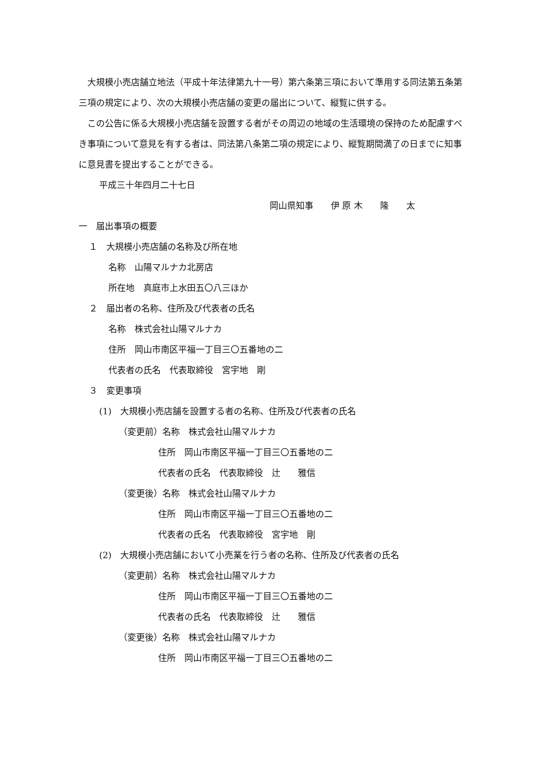大規模小売店舗立地法（平成十年法律第九十一号）第六条第三項において準用する同法第五条第三項の規定により、次の大規模小売店舗の変更の届出について、縦覧に供する。
　この公告に係る大規模小売店舗を設置する者がその周辺の地域の生活環境の保持のため配慮すべき事項について意見を有する者は、同法第八条第二項の規定により、縦覧期間満了の日までに知事に意見書を提出することができる。
平成三十年四月二十七日
岡山県知事　　伊 原 木　　隆　　太
一　届出事項の概要
１　大規模小売店舗の名称及び所在地
名称　山陽マルナカ北房店
所在地　真庭市上水田五〇八三ほか
２　届出者の名称、住所及び代表者の氏名
名称　株式会社山陽マルナカ
住所　岡山市南区平福一丁目三〇五番地の二
代表者の氏名　代表取締役　宮宇地　剛
３　変更事項
(1)　大規模小売店舗を設置する者の名称、住所及び代表者の氏名
（変更前）名称　株式会社山陽マルナカ
住所　岡山市南区平福一丁目三〇五番地の二
代表者の氏名　代表取締役　辻　　雅信
（変更後）名称　株式会社山陽マルナカ
住所　岡山市南区平福一丁目三〇五番地の二
代表者の氏名　代表取締役　宮宇地　剛
(2)　大規模小売店舗において小売業を行う者の名称、住所及び代表者の氏名
（変更前）名称　株式会社山陽マルナカ
住所　岡山市南区平福一丁目三〇五番地の二
代表者の氏名　代表取締役　辻　　雅信
（変更後）名称　株式会社山陽マルナカ
住所　岡山市南区平福一丁目三〇五番地の二